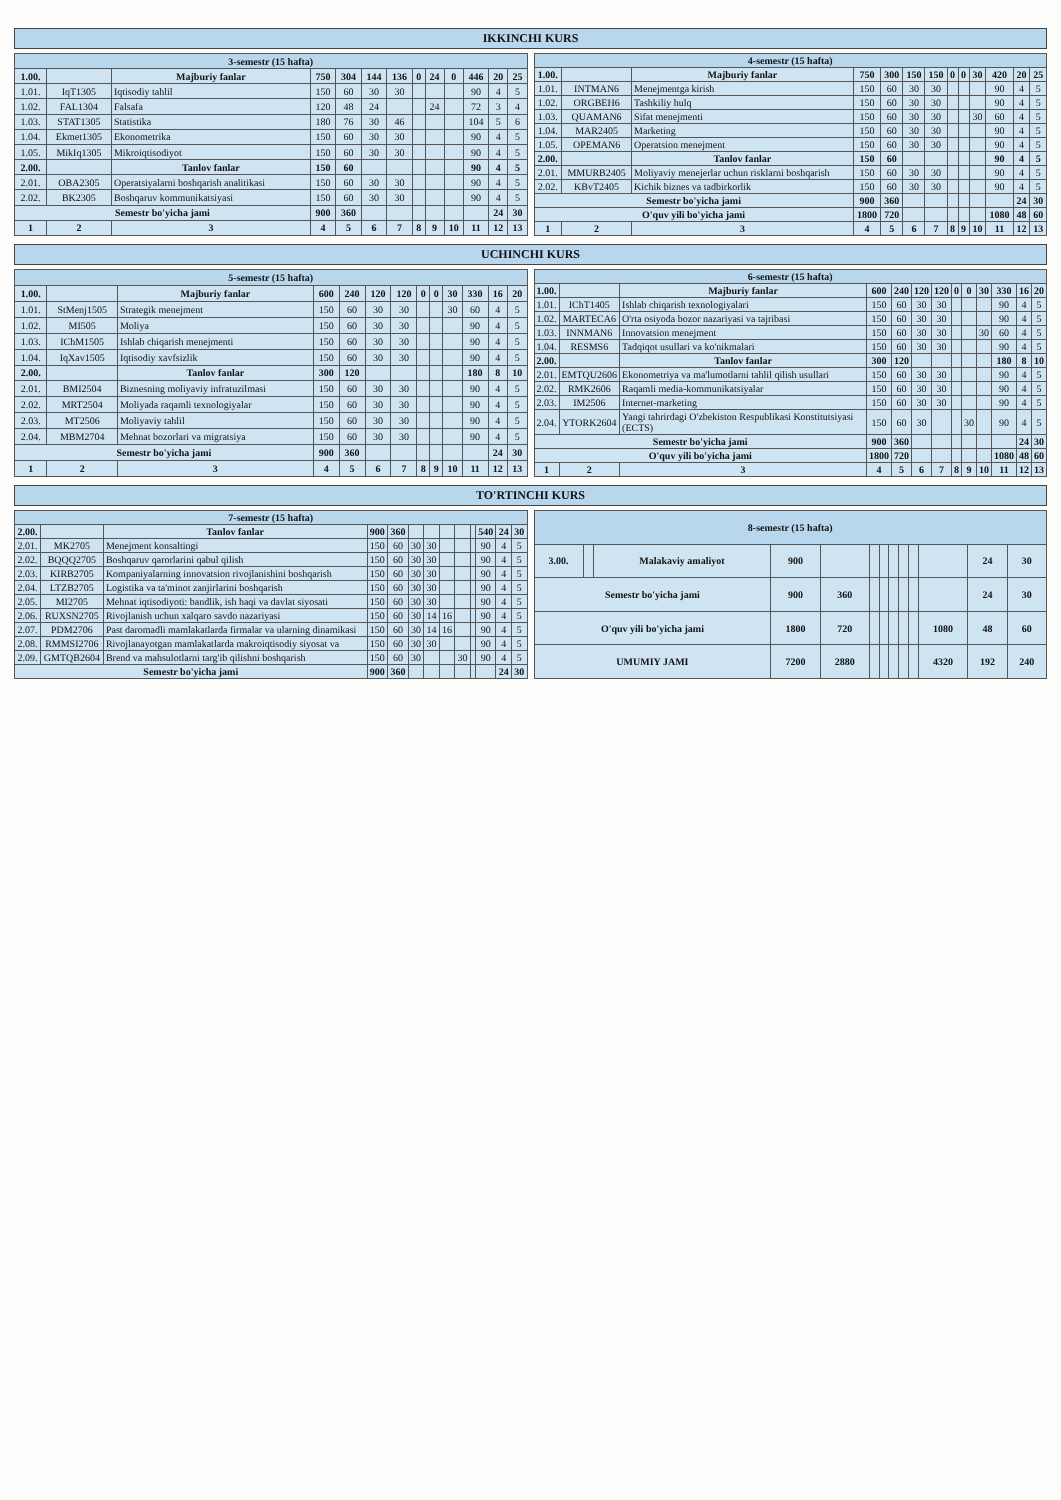IKKINCHI KURS
| 3-semestr (15 hafta) | | | | | | | | | | | | |
| --- | --- | --- | --- | --- | --- | --- | --- | --- | --- | --- | --- | --- |
| 1.00. | | Majburiy fanlar | 750 | 304 | 144 | 136 | 0 | 24 | 0 | 446 | 20 | 25 |
| 1.01. | IqT1305 | Iqtisodiy tahlil | 150 | 60 | 30 | 30 | | | | 90 | 4 | 5 |
| 1.02. | FAL1304 | Falsafa | 120 | 48 | 24 | | | 24 | | 72 | 3 | 4 |
| 1.03. | STAT1305 | Statistika | 180 | 76 | 30 | 46 | | | | 104 | 5 | 6 |
| 1.04. | Ekmet1305 | Ekonometrika | 150 | 60 | 30 | 30 | | | | 90 | 4 | 5 |
| 1.05. | MikIq1305 | Mikroiqtisodiyot | 150 | 60 | 30 | 30 | | | | 90 | 4 | 5 |
| 2.00. | | Tanlov fanlar | 150 | 60 | | | | | | 90 | 4 | 5 |
| 2.01. | OBA2305 | Operatsiyalarni boshqarish analitikasi | 150 | 60 | 30 | 30 | | | | 90 | 4 | 5 |
| 2.02. | BK2305 | Boshqaruv kommunikatsiyasi | 150 | 60 | 30 | 30 | | | | 90 | 4 | 5 |
| Semestr bo'yicha jami | | | 900 | 360 | | | | | | | 24 | 30 |
| 1 | 2 | 3 | 4 | 5 | 6 | 7 | 8 | 9 | 10 | 11 | 12 | 13 |
| 4-semestr (15 hafta) | | | | | | | | | | | | |
| --- | --- | --- | --- | --- | --- | --- | --- | --- | --- | --- | --- | --- |
| 1.00. | | Majburiy fanlar | 750 | 300 | 150 | 150 | 0 | 0 | 30 | 420 | 20 | 25 |
| 1.01. | INTMAN6 | Menejmentga kirish | 150 | 60 | 30 | 30 | | | | 90 | 4 | 5 |
| 1.02. | ORGBEH6 | Tashkiliy hulq | 150 | 60 | 30 | 30 | | | | 90 | 4 | 5 |
| 1.03. | QUAMAN6 | Sifat menejmenti | 150 | 60 | 30 | 30 | | | 30 | 60 | 4 | 5 |
| 1.04. | MAR2405 | Marketing | 150 | 60 | 30 | 30 | | | | 90 | 4 | 5 |
| 1.05. | OPEMAN6 | Operatsion menejment | 150 | 60 | 30 | 30 | | | | 90 | 4 | 5 |
| 2.00. | | Tanlov fanlar | 150 | 60 | | | | | | 90 | 4 | 5 |
| 2.01. | MMURB2405 | Moliyaviy menejerlar uchun risklarni boshqarish | 150 | 60 | 30 | 30 | | | | 90 | 4 | 5 |
| 2.02. | KBvT2405 | Kichik biznes va tadbirkorlik | 150 | 60 | 30 | 30 | | | | 90 | 4 | 5 |
| Semestr bo'yicha jami | | | 900 | 360 | | | | | | | 24 | 30 |
| O'quv yili bo'yicha jami | | | 1800 | 720 | | | | | | 1080 | 48 | 60 |
| 1 | 2 | 3 | 4 | 5 | 6 | 7 | 8 | 9 | 10 | 11 | 12 | 13 |
UCHINCHI KURS
| 5-semestr (15 hafta) | | | | | | | | | | | | |
| --- | --- | --- | --- | --- | --- | --- | --- | --- | --- | --- | --- | --- |
| 1.00. | | Majburiy fanlar | 600 | 240 | 120 | 120 | 0 | 0 | 30 | 330 | 16 | 20 |
| 1.01. | StMenj1505 | Strategik menejment | 150 | 60 | 30 | 30 | | | 30 | 60 | 4 | 5 |
| 1.02. | MI505 | Moliya | 150 | 60 | 30 | 30 | | | | 90 | 4 | 5 |
| 1.03. | IChM1505 | Ishlab chiqarish menejmenti | 150 | 60 | 30 | 30 | | | | 90 | 4 | 5 |
| 1.04. | IqXav1505 | Iqtisodiy xavfsizlik | 150 | 60 | 30 | 30 | | | | 90 | 4 | 5 |
| 2.00. | | Tanlov fanlar | 300 | 120 | | | | | | 180 | 8 | 10 |
| 2.01. | BMI2504 | Biznesning moliyaviy infratuzilmasi | 150 | 60 | 30 | 30 | | | | 90 | 4 | 5 |
| 2.02. | MRT2504 | Moliyada raqamli texnologiyalar | 150 | 60 | 30 | 30 | | | | 90 | 4 | 5 |
| 2.03. | MT2506 | Moliyaviy tahlil | 150 | 60 | 30 | 30 | | | | 90 | 4 | 5 |
| 2.04. | MBM2704 | Mehnat bozorlari va migratsiya | 150 | 60 | 30 | 30 | | | | 90 | 4 | 5 |
| Semestr bo'yicha jami | | | 900 | 360 | | | | | | | 24 | 30 |
| 1 | 2 | 3 | 4 | 5 | 6 | 7 | 8 | 9 | 10 | 11 | 12 | 13 |
| 6-semestr (15 hafta) | | | | | | | | | | | | |
| --- | --- | --- | --- | --- | --- | --- | --- | --- | --- | --- | --- | --- |
| 1.00. | | Majburiy fanlar | 600 | 240 | 120 | 120 | 0 | 0 | 30 | 330 | 16 | 20 |
| 1.01. | IChT1405 | Ishlab chiqarish texnologiyalari | 150 | 60 | 30 | 30 | | | | 90 | 4 | 5 |
| 1.02. | MARTECA6 | O'rta osiyoda bozor nazariyasi va tajribasi | 150 | 60 | 30 | 30 | | | | 90 | 4 | 5 |
| 1.03. | INNMAN6 | Innovatsion menejment | 150 | 60 | 30 | 30 | | | 30 | 60 | 4 | 5 |
| 1.04. | RESMS6 | Tadqiqot usullari va ko'nikmalari | 150 | 60 | 30 | 30 | | | | 90 | 4 | 5 |
| 2.00. | | Tanlov fanlar | 300 | 120 | | | | | | 180 | 8 | 10 |
| 2.01. | EMTQU2606 | Ekonometriya va ma'lumotlarni tahlil qilish usullari | 150 | 60 | 30 | 30 | | | | 90 | 4 | 5 |
| 2.02. | RMK2606 | Raqamli media-kommunikatsiyalar | 150 | 60 | 30 | 30 | | | | 90 | 4 | 5 |
| 2.03. | IM2506 | Internet-marketing | 150 | 60 | 30 | 30 | | | | 90 | 4 | 5 |
| 2.04. | YTORK2604 | Yangi tahrirdagi O'zbekiston Respublikasi Konstitutsiyasi (ECTS) | 150 | 60 | 30 | | | 30 | | 90 | 4 | 5 |
| Semestr bo'yicha jami | | | 900 | 360 | | | | | | | 24 | 30 |
| O'quv yili bo'yicha jami | | | 1800 | 720 | | | | | | 1080 | 48 | 60 |
| 1 | 2 | 3 | 4 | 5 | 6 | 7 | 8 | 9 | 10 | 11 | 12 | 13 |
TO'RTINCHI KURS
| 7-semestr (15 hafta) | | | | | | | | | | | | |
| --- | --- | --- | --- | --- | --- | --- | --- | --- | --- | --- | --- | --- |
| 2.00. | | Tanlov fanlar | 900 | 360 | | | | | | 540 | 24 | 30 |
| 2.01. | MK2705 | Menejment konsaltingi | 150 | 60 | 30 | 30 | | | | 90 | 4 | 5 |
| 2.02. | BQQQ2705 | Boshqaruv qarorlarini qabul qilish | 150 | 60 | 30 | 30 | | | | 90 | 4 | 5 |
| 2.03. | KIRB2705 | Kompaniyalarning innovatsion rivojlanishini boshqarish | 150 | 60 | 30 | 30 | | | | 90 | 4 | 5 |
| 2.04. | LTZB2705 | Logistika va ta'minot zanjirlarini boshqarish | 150 | 60 | 30 | 30 | | | | 90 | 4 | 5 |
| 2.05. | MI2705 | Mehnat iqtisodiyoti: bandlik, ish haqi va davlat siyosati | 150 | 60 | 30 | 30 | | | | 90 | 4 | 5 |
| 2.06. | RUXSN2705 | Rivojlanish uchun xalqaro savdo nazariyasi | 150 | 60 | 30 | 14 | 16 | | | 90 | 4 | 5 |
| 2.07. | PDM2706 | Past daromadli mamlakatlarda firmalar va ularning dinamikasi | 150 | 60 | 30 | 14 | 16 | | | 90 | 4 | 5 |
| 2.08. | RMMSI2706 | Rivojlanayotgan mamlakatlarda makroiqtisodiy siyosat va | 150 | 60 | 30 | 30 | | | | 90 | 4 | 5 |
| 2.09. | GMTQB2604 | Brend va mahsulotlarni targ'ib qilishni boshqarish | 150 | 60 | 30 | | | 30 | | 90 | 4 | 5 |
| Semestr bo'yicha jami | | | 900 | 360 | | | | | | | 24 | 30 |
| 8-semestr (15 hafta) | | | | | | | | | | | | |
| --- | --- | --- | --- | --- | --- | --- | --- | --- | --- | --- | --- | --- |
| 3.00. | | Malakaviy amaliyot | 900 | | | | | | | | 24 | 30 |
| Semestr bo'yicha jami | | | 900 | 360 | | | | | | | 24 | 30 |
| O'quv yili bo'yicha jami | | | 1800 | 720 | | | | | | 1080 | 48 | 60 |
| UMUMIY JAMI | | | 7200 | 2880 | | | | | | 4320 | 192 | 240 |